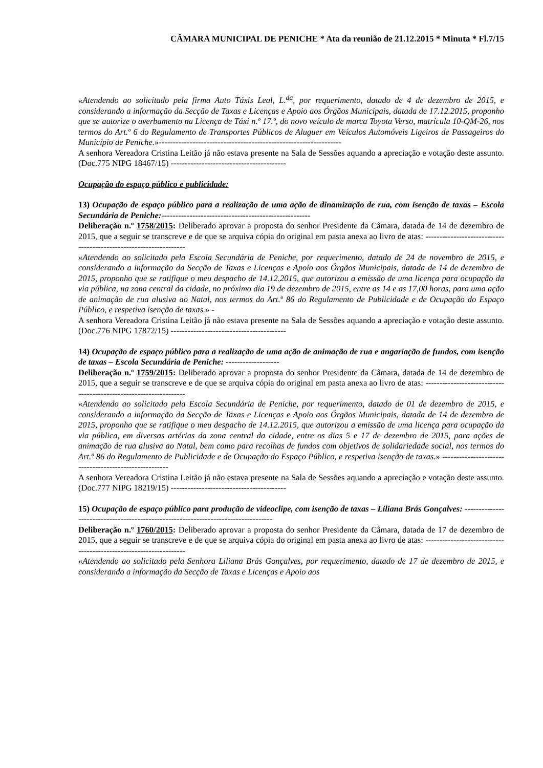CÂMARA MUNICIPAL DE PENICHE * Ata da reunião de 21.12.2015 * Minuta * Fl.7/15
«Atendendo ao solicitado pela firma Auto Táxis Leal, L.<sup>da</sup>, por requerimento, datado de 4 de dezembro de 2015, e considerando a informação da Secção de Taxas e Licenças e Apoio aos Órgãos Municipais, datada de 17.12.2015, proponho que se autorize o averbamento na Licença de Táxi n.º 17.º, do novo veículo de marca Toyota Verso, matrícula 10-QM-26, nos termos do Art.º 6 do Regulamento de Transportes Públicos de Aluguer em Veículos Automóveis Ligeiros de Passageiros do Município de Peniche.»-----------------------------------------------------------------
A senhora Vereadora Cristina Leitão já não estava presente na Sala de Sessões aquando a apreciação e votação deste assunto. (Doc.775 NIPG 18467/15) -----------------------------------------
Ocupação do espaço público e publicidade:
13) Ocupação de espaço público para a realização de uma ação de dinamização de rua, com isenção de taxas – Escola Secundária de Peniche:-----------------------------------------------------
Deliberação n.º 1758/2015: Deliberado aprovar a proposta do senhor Presidente da Câmara, datada de 14 de dezembro de 2015, que a seguir se transcreve e de que se arquiva cópia do original em pasta anexa ao livro de atas: ------------------------------------------------------------------
«Atendendo ao solicitado pela Escola Secundária de Peniche, por requerimento, datado de 24 de novembro de 2015, e considerando a informação da Secção de Taxas e Licenças e Apoio aos Órgãos Municipais, datada de 14 de dezembro de 2015, proponho que se ratifique o meu despacho de 14.12.2015, que autorizou a emissão de uma licença para ocupação da via pública, na zona central da cidade, no próximo dia 19 de dezembro de 2015, entre as 14 e as 17,00 horas, para uma ação de animação de rua alusiva ao Natal, nos termos do Art.º 86 do Regulamento de Publicidade e de Ocupação do Espaço Público, e respetiva isenção de taxas.» -
A senhora Vereadora Cristina Leitão já não estava presente na Sala de Sessões aquando a apreciação e votação deste assunto. (Doc.776 NIPG 17872/15) -----------------------------------------
14) Ocupação de espaço público para a realização de uma ação de animação de rua e angariação de fundos, com isenção de taxas – Escola Secundária de Peniche: -------------------
Deliberação n.º 1759/2015: Deliberado aprovar a proposta do senhor Presidente da Câmara, datada de 14 de dezembro de 2015, que a seguir se transcreve e de que se arquiva cópia do original em pasta anexa ao livro de atas: ------------------------------------------------------------------
«Atendendo ao solicitado pela Escola Secundária de Peniche, por requerimento, datado de 01 de dezembro de 2015, e considerando a informação da Secção de Taxas e Licenças e Apoio aos Órgãos Municipais, datada de 14 de dezembro de 2015, proponho que se ratifique o meu despacho de 14.12.2015, que autorizou a emissão de uma licença para ocupação da via pública, em diversas artérias da zona central da cidade, entre os dias 5 e 17 de dezembro de 2015, para ações de animação de rua alusiva ao Natal, bem como para recolhas de fundos com objetivos de solidariedade social, nos termos do Art.º 86 do Regulamento de Publicidade e de Ocupação do Espaço Público, e respetiva isenção de taxas.» ------------------------------------------------------
A senhora Vereadora Cristina Leitão já não estava presente na Sala de Sessões aquando a apreciação e votação deste assunto. (Doc.777 NIPG 18219/15) -----------------------------------------
15) Ocupação de espaço público para produção de videoclipe, com isenção de taxas – Liliana Brás Gonçalves: -----------------------------------------------------------------------------------
Deliberação n.º 1760/2015: Deliberado aprovar a proposta do senhor Presidente da Câmara, datada de 17 de dezembro de 2015, que a seguir se transcreve e de que se arquiva cópia do original em pasta anexa ao livro de atas: ------------------------------------------------------------------
«Atendendo ao solicitado pela Senhora Liliana Brás Gonçalves, por requerimento, datado de 17 de dezembro de 2015, e considerando a informação da Secção de Taxas e Licenças e Apoio aos